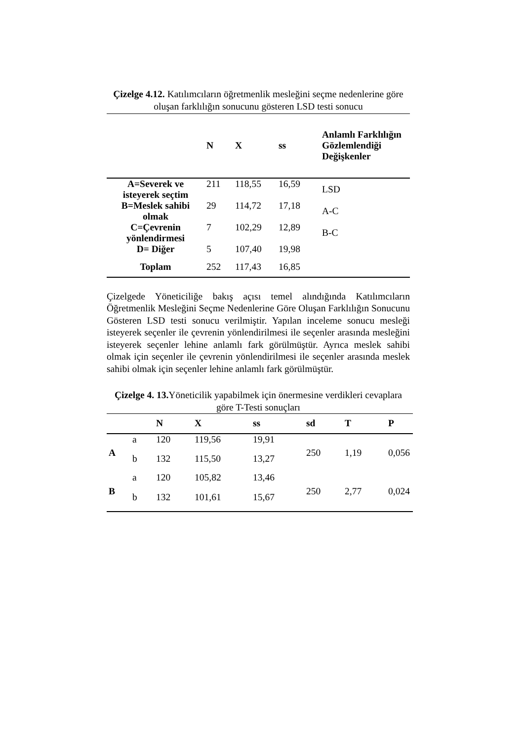Çizelge 4.12. Katılımcıların öğretmenlik mesleğini seçme nedenlerine göre oluşan farklılığın sonucunu gösteren LSD testi sonucu
| | N | X | ss | Anlamlı Farklılığın Gözlemlendiği Değişkenler |
| --- | --- | --- | --- | --- |
| A=Severek ve isteyerek seçtim | 211 | 118,55 | 16,59 | LSD |
| B=Meslek sahibi olmak | 29 | 114,72 | 17,18 | A-C |
| C=Çevrenin yönlendirmesi | 7 | 102,29 | 12,89 | B-C |
| D= Diğer | 5 | 107,40 | 19,98 | |
| Toplam | 252 | 117,43 | 16,85 | |
Çizelgede Yöneticiliğe bakış açısı temel alındığında Katılımcıların Öğretmenlik Mesleğini Seçme Nedenlerine Göre Oluşan Farklılığın Sonucunu Gösteren LSD testi sonucu verilmiştir. Yapılan inceleme sonucu mesleği isteyerek seçenler ile çevrenin yönlendirilmesi ile seçenler arasında mesleğini isteyerek seçenler lehine anlamlı fark görülmüştür. Ayrıca meslek sahibi olmak için seçenler ile çevrenin yönlendirilmesi ile seçenler arasında meslek sahibi olmak için seçenler lehine anlamlı fark görülmüştür.
Çizelge 4. 13. Yöneticilik yapabilmek için önermesine verdikleri cevaplara göre T-Testi sonuçları
| | | N | X | ss | sd | T | P |
| --- | --- | --- | --- | --- | --- | --- | --- |
| A | a | 120 | 119,56 | 19,91 | 250 | 1,19 | 0,056 |
| | b | 132 | 115,50 | 13,27 | | | |
| B | a | 120 | 105,82 | 13,46 | 250 | 2,77 | 0,024 |
| | b | 132 | 101,61 | 15,67 | | | |